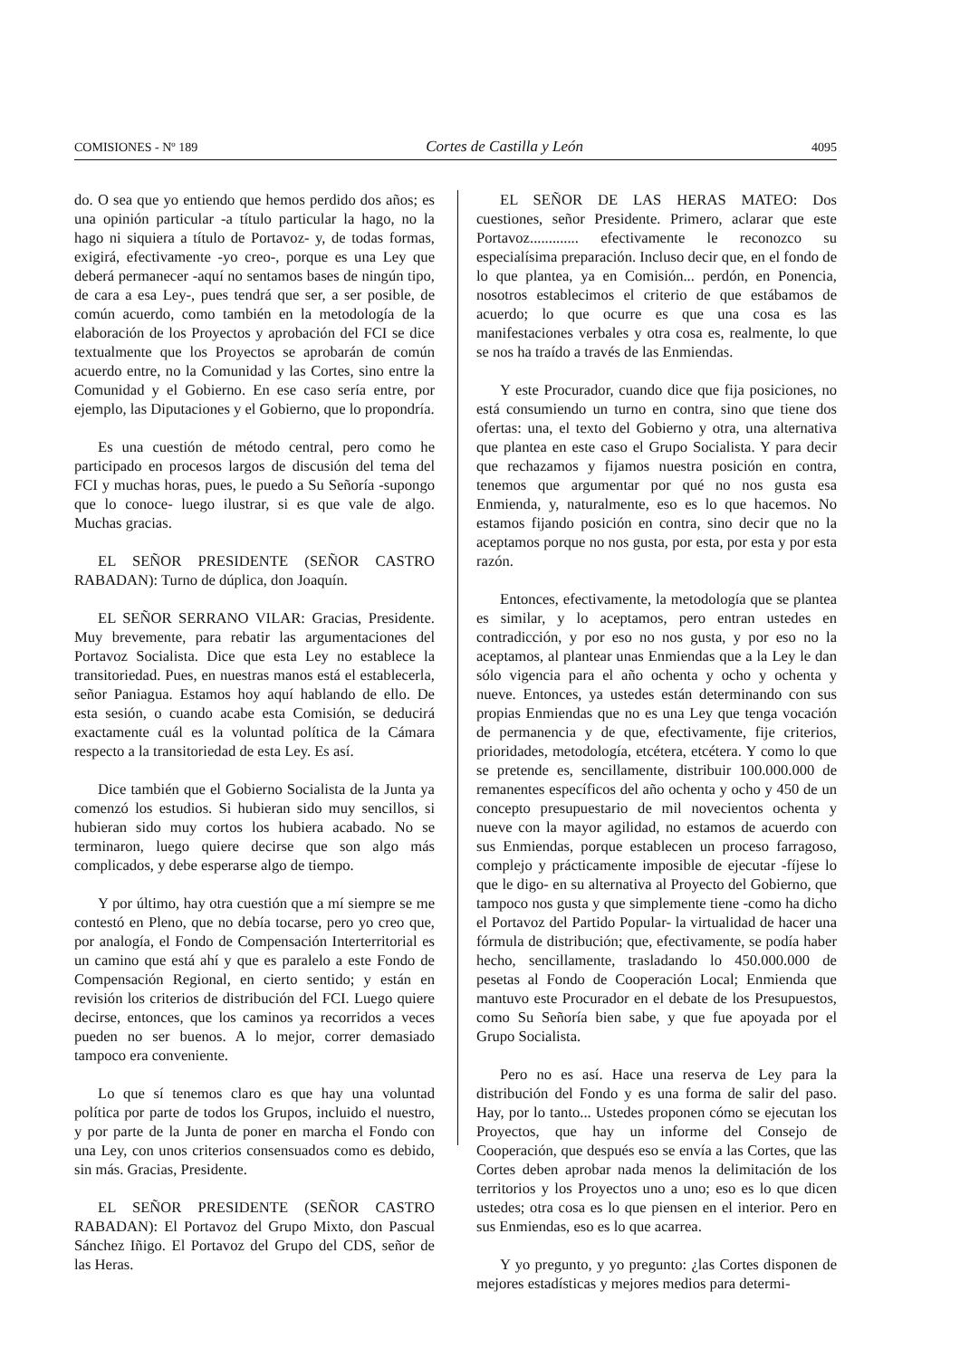COMISIONES - Nº 189 Cortes de Castilla y León 4095
do. O sea que yo entiendo que hemos perdido dos años; es una opinión particular -a título particular la hago, no la hago ni siquiera a título de Portavoz- y, de todas formas, exigirá, efectivamente -yo creo-, porque es una Ley que deberá permanecer -aquí no sentamos bases de ningún tipo, de cara a esa Ley-, pues tendrá que ser, a ser posible, de común acuerdo, como también en la metodología de la elaboración de los Proyectos y aprobación del FCI se dice textualmente que los Proyectos se aprobarán de común acuerdo entre, no la Comunidad y las Cortes, sino entre la Comunidad y el Gobierno. En ese caso sería entre, por ejemplo, las Diputaciones y el Gobierno, que lo propondría.
Es una cuestión de método central, pero como he participado en procesos largos de discusión del tema del FCI y muchas horas, pues, le puedo a Su Señoría -supongo que lo conoce- luego ilustrar, si es que vale de algo. Muchas gracias.
EL SEÑOR PRESIDENTE (SEÑOR CASTRO RABADAN): Turno de dúplica, don Joaquín.
EL SEÑOR SERRANO VILAR: Gracias, Presidente. Muy brevemente, para rebatir las argumentaciones del Portavoz Socialista. Dice que esta Ley no establece la transitoriedad. Pues, en nuestras manos está el establecerla, señor Paniagua. Estamos hoy aquí hablando de ello. De esta sesión, o cuando acabe esta Comisión, se deducirá exactamente cuál es la voluntad política de la Cámara respecto a la transitoriedad de esta Ley. Es así.
Dice también que el Gobierno Socialista de la Junta ya comenzó los estudios. Si hubieran sido muy sencillos, si hubieran sido muy cortos los hubiera acabado. No se terminaron, luego quiere decirse que son algo más complicados, y debe esperarse algo de tiempo.
Y por último, hay otra cuestión que a mí siempre se me contestó en Pleno, que no debía tocarse, pero yo creo que, por analogía, el Fondo de Compensación Interterritorial es un camino que está ahí y que es paralelo a este Fondo de Compensación Regional, en cierto sentido; y están en revisión los criterios de distribución del FCI. Luego quiere decirse, entonces, que los caminos ya recorridos a veces pueden no ser buenos. A lo mejor, correr demasiado tampoco era conveniente.
Lo que sí tenemos claro es que hay una voluntad política por parte de todos los Grupos, incluido el nuestro, y por parte de la Junta de poner en marcha el Fondo con una Ley, con unos criterios consensuados como es debido, sin más. Gracias, Presidente.
EL SEÑOR PRESIDENTE (SEÑOR CASTRO RABADAN): El Portavoz del Grupo Mixto, don Pascual Sánchez Iñigo. El Portavoz del Grupo del CDS, señor de las Heras.
EL SEÑOR DE LAS HERAS MATEO: Dos cuestiones, señor Presidente. Primero, aclarar que este Portavoz............. efectivamente le reconozco su especialísima preparación. Incluso decir que, en el fondo de lo que plantea, ya en Comisión... perdón, en Ponencia, nosotros establecimos el criterio de que estábamos de acuerdo; lo que ocurre es que una cosa es las manifestaciones verbales y otra cosa es, realmente, lo que se nos ha traído a través de las Enmiendas.
Y este Procurador, cuando dice que fija posiciones, no está consumiendo un turno en contra, sino que tiene dos ofertas: una, el texto del Gobierno y otra, una alternativa que plantea en este caso el Grupo Socialista. Y para decir que rechazamos y fijamos nuestra posición en contra, tenemos que argumentar por qué no nos gusta esa Enmienda, y, naturalmente, eso es lo que hacemos. No estamos fijando posición en contra, sino decir que no la aceptamos porque no nos gusta, por esta, por esta y por esta razón.
Entonces, efectivamente, la metodología que se plantea es similar, y lo aceptamos, pero entran ustedes en contradicción, y por eso no nos gusta, y por eso no la aceptamos, al plantear unas Enmiendas que a la Ley le dan sólo vigencia para el año ochenta y ocho y ochenta y nueve. Entonces, ya ustedes están determinando con sus propias Enmiendas que no es una Ley que tenga vocación de permanencia y de que, efectivamente, fije criterios, prioridades, metodología, etcétera, etcétera. Y como lo que se pretende es, sencillamente, distribuir 100.000.000 de remanentes específicos del año ochenta y ocho y 450 de un concepto presupuestario de mil novecientos ochenta y nueve con la mayor agilidad, no estamos de acuerdo con sus Enmiendas, porque establecen un proceso farragoso, complejo y prácticamente imposible de ejecutar -fíjese lo que le digo- en su alternativa al Proyecto del Gobierno, que tampoco nos gusta y que simplemente tiene -como ha dicho el Portavoz del Partido Popular- la virtualidad de hacer una fórmula de distribución; que, efectivamente, se podía haber hecho, sencillamente, trasladando lo 450.000.000 de pesetas al Fondo de Cooperación Local; Enmienda que mantuvo este Procurador en el debate de los Presupuestos, como Su Señoría bien sabe, y que fue apoyada por el Grupo Socialista.
Pero no es así. Hace una reserva de Ley para la distribución del Fondo y es una forma de salir del paso. Hay, por lo tanto... Ustedes proponen cómo se ejecutan los Proyectos, que hay un informe del Consejo de Cooperación, que después eso se envía a las Cortes, que las Cortes deben aprobar nada menos la delimitación de los territorios y los Proyectos uno a uno; eso es lo que dicen ustedes; otra cosa es lo que piensen en el interior. Pero en sus Enmiendas, eso es lo que acarrea.
Y yo pregunto, y yo pregunto: ¿las Cortes disponen de mejores estadísticas y mejores medios para determi-